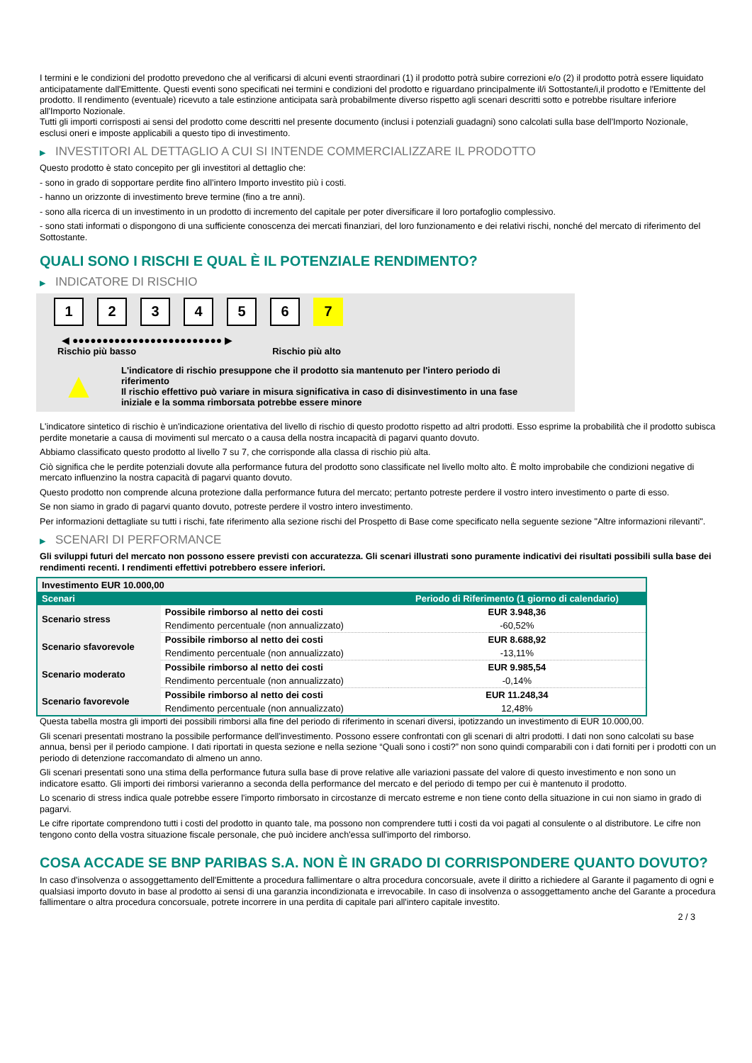I termini e le condizioni del prodotto prevedono che al verificarsi di alcuni eventi straordinari (1) il prodotto potrà subire correzioni e/o (2) il prodotto potrà essere liquidato anticipatamente dall'Emittente. Questi eventi sono specificati nei termini e condizioni del prodotto e riguardano principalmente il/i Sottostante/i,il prodotto e l'Emittente del prodotto. Il rendimento (eventuale) ricevuto a tale estinzione anticipata sarà probabilmente diverso rispetto agli scenari descritti sotto e potrebbe risultare inferiore all'Importo Nozionale.
Tutti gli importi corrisposti ai sensi del prodotto come descritti nel presente documento (inclusi i potenziali guadagni) sono calcolati sulla base dell'Importo Nozionale, esclusi oneri e imposte applicabili a questo tipo di investimento.
▶ INVESTITORI AL DETTAGLIO A CUI SI INTENDE COMMERCIALIZZARE IL PRODOTTO
Questo prodotto è stato concepito per gli investitori al dettaglio che:
- sono in grado di sopportare perdite fino all’intero Importo investito più i costi.
- hanno un orizzonte di investimento breve termine (fino a tre anni).
- sono alla ricerca di un investimento in un prodotto di incremento del capitale per poter diversificare il loro portafoglio complessivo.
- sono stati informati o dispongono di una sufficiente conoscenza dei mercati finanziari, del loro funzionamento e dei relativi rischi, nonché del mercato di riferimento del Sottostante.
QUALI SONO I RISCHI E QUAL È IL POTENZIALE RENDIMENTO?
▶ INDICATORE DI RISCHIO
1 2 3 4 5 6 7
◀ ●●●●●●●●●●●●●●●●●●●●●●●●● ▶
Rischio più basso Rischio più alto
▲
L'indicatore di rischio presuppone che il prodotto sia mantenuto per l'intero periodo di riferimento
Il rischio effettivo può variare in misura significativa in caso di disinvestimento in una fase iniziale e la somma rimborsata potrebbe essere minore
L'indicatore sintetico di rischio è un'indicazione orientativa del livello di rischio di questo prodotto rispetto ad altri prodotti. Esso esprime la probabilità che il prodotto subisca perdite monetarie a causa di movimenti sul mercato o a causa della nostra incapacità di pagarvi quanto dovuto.
Abbiamo classificato questo prodotto al livello 7 su 7, che corrisponde alla classa di rischio più alta.
Ciò significa che le perdite potenziali dovute alla performance futura del prodotto sono classificate nel livello molto alto. È molto improbabile che condizioni negative di mercato influenzino la nostra capacità di pagarvi quanto dovuto.
Questo prodotto non comprende alcuna protezione dalla performance futura del mercato; pertanto potreste perdere il vostro intero investimento o parte di esso.
Se non siamo in grado di pagarvi quanto dovuto, potreste perdere il vostro intero investimento.
Per informazioni dettagliate su tutti i rischi, fate riferimento alla sezione rischi del Prospetto di Base come specificato nella seguente sezione "Altre informazioni rilevanti".
▶ SCENARI DI PERFORMANCE
Gli sviluppi futuri del mercato non possono essere previsti con accuratezza. Gli scenari illustrati sono puramente indicativi dei risultati possibili sulla base dei rendimenti recenti. I rendimenti effettivi potrebbero essere inferiori.
| Investimento EUR 10.000,00 | | |
| --- | --- | --- |
| Scenari | | Periodo di Riferimento (1 giorno di calendario) |
| Scenario stress | Possibile rimborso al netto dei costi | EUR 3.948,36 |
| | Rendimento percentuale (non annualizzato) | -60,52% |
| Scenario sfavorevole | Possibile rimborso al netto dei costi | EUR 8.688,92 |
| | Rendimento percentuale (non annualizzato) | -13,11% |
| Scenario moderato | Possibile rimborso al netto dei costi | EUR 9.985,54 |
| | Rendimento percentuale (non annualizzato) | -0,14% |
| Scenario favorevole | Possibile rimborso al netto dei costi | EUR 11.248,34 |
| | Rendimento percentuale (non annualizzato) | 12,48% |
Questa tabella mostra gli importi dei possibili rimborsi alla fine del periodo di riferimento in scenari diversi, ipotizzando un investimento di EUR 10.000,00.
Gli scenari presentati mostrano la possibile performance dell'investimento. Possono essere confrontati con gli scenari di altri prodotti. I dati non sono calcolati su base annua, bensì per il periodo campione. I dati riportati in questa sezione e nella sezione “Quali sono i costi?” non sono quindi comparabili con i dati forniti per i prodotti con un periodo di detenzione raccomandato di almeno un anno.
Gli scenari presentati sono una stima della performance futura sulla base di prove relative alle variazioni passate del valore di questo investimento e non sono un indicatore esatto. Gli importi dei rimborsi varieranno a seconda della performance del mercato e del periodo di tempo per cui è mantenuto il prodotto.
Lo scenario di stress indica quale potrebbe essere l'importo rimborsato in circostanze di mercato estreme e non tiene conto della situazione in cui non siamo in grado di pagarvi.
Le cifre riportate comprendono tutti i costi del prodotto in quanto tale, ma possono non comprendere tutti i costi da voi pagati al consulente o al distributore. Le cifre non tengono conto della vostra situazione fiscale personale, che può incidere anch'essa sull'importo del rimborso.
COSA ACCADE SE BNP PARIBAS S.A. NON È IN GRADO DI CORRISPONDERE QUANTO DOVUTO?
In caso d'insolvenza o assoggettamento dell'Emittente a procedura fallimentare o altra procedura concorsuale, avete il diritto a richiedere al Garante il pagamento di ogni e qualsiasi importo dovuto in base al prodotto ai sensi di una garanzia incondizionata e irrevocabile. In caso di insolvenza o assoggettamento anche del Garante a procedura fallimentare o altra procedura concorsuale, potrete incorrere in una perdita di capitale pari all'intero capitale investito.
2 / 3